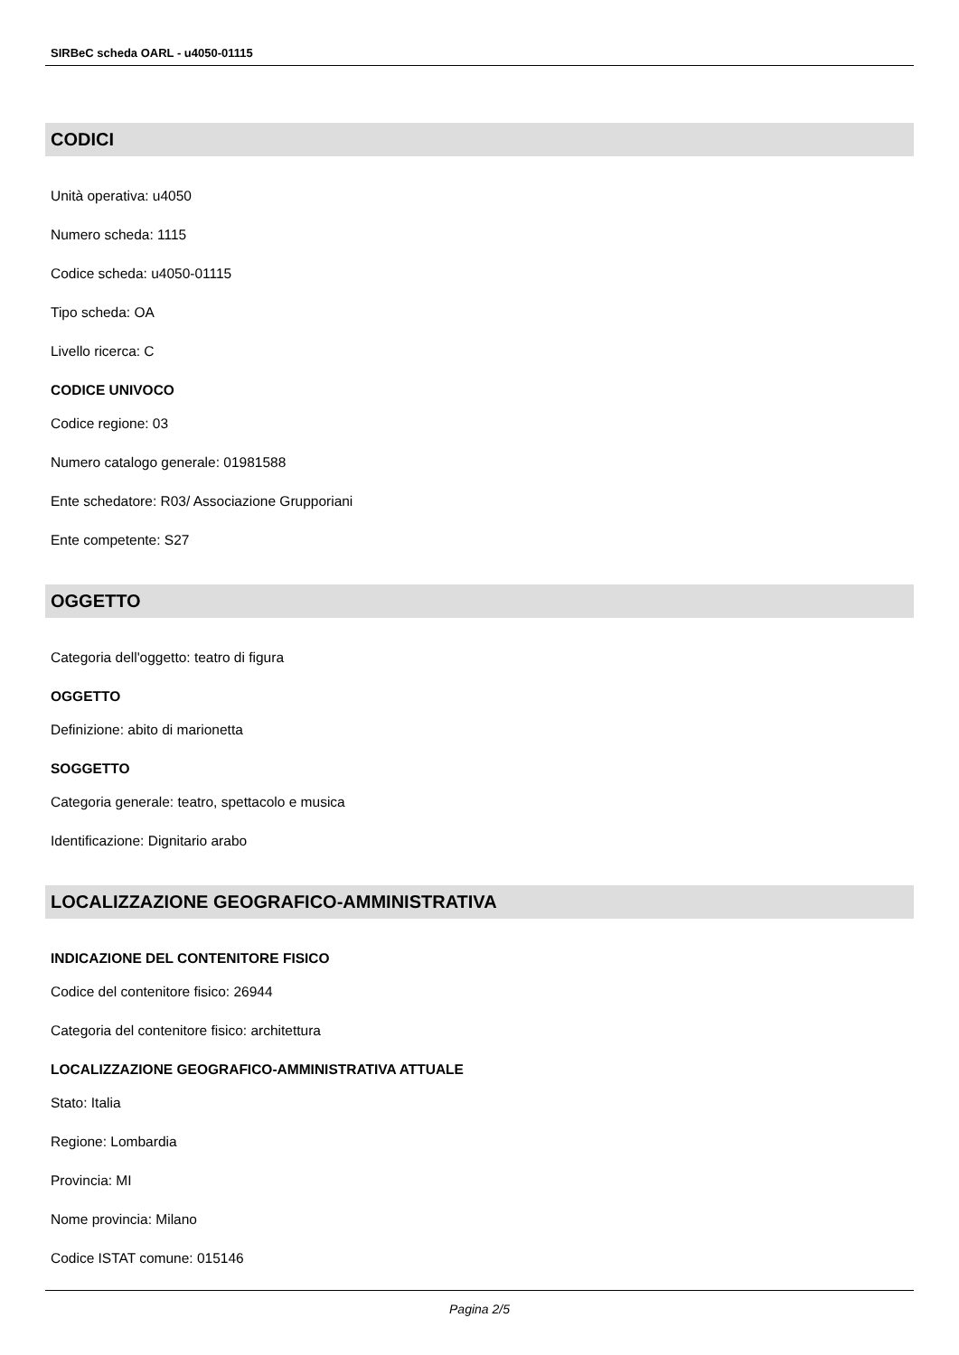SIRBeC scheda OARL - u4050-01115
CODICI
Unità operativa: u4050
Numero scheda: 1115
Codice scheda: u4050-01115
Tipo scheda: OA
Livello ricerca: C
CODICE UNIVOCO
Codice regione: 03
Numero catalogo generale: 01981588
Ente schedatore: R03/ Associazione Grupporiani
Ente competente: S27
OGGETTO
Categoria dell'oggetto: teatro di figura
OGGETTO
Definizione: abito di marionetta
SOGGETTO
Categoria generale: teatro, spettacolo e musica
Identificazione: Dignitario arabo
LOCALIZZAZIONE GEOGRAFICO-AMMINISTRATIVA
INDICAZIONE DEL CONTENITORE FISICO
Codice del contenitore fisico: 26944
Categoria del contenitore fisico: architettura
LOCALIZZAZIONE GEOGRAFICO-AMMINISTRATIVA ATTUALE
Stato: Italia
Regione: Lombardia
Provincia: MI
Nome provincia: Milano
Codice ISTAT comune: 015146
Pagina 2/5